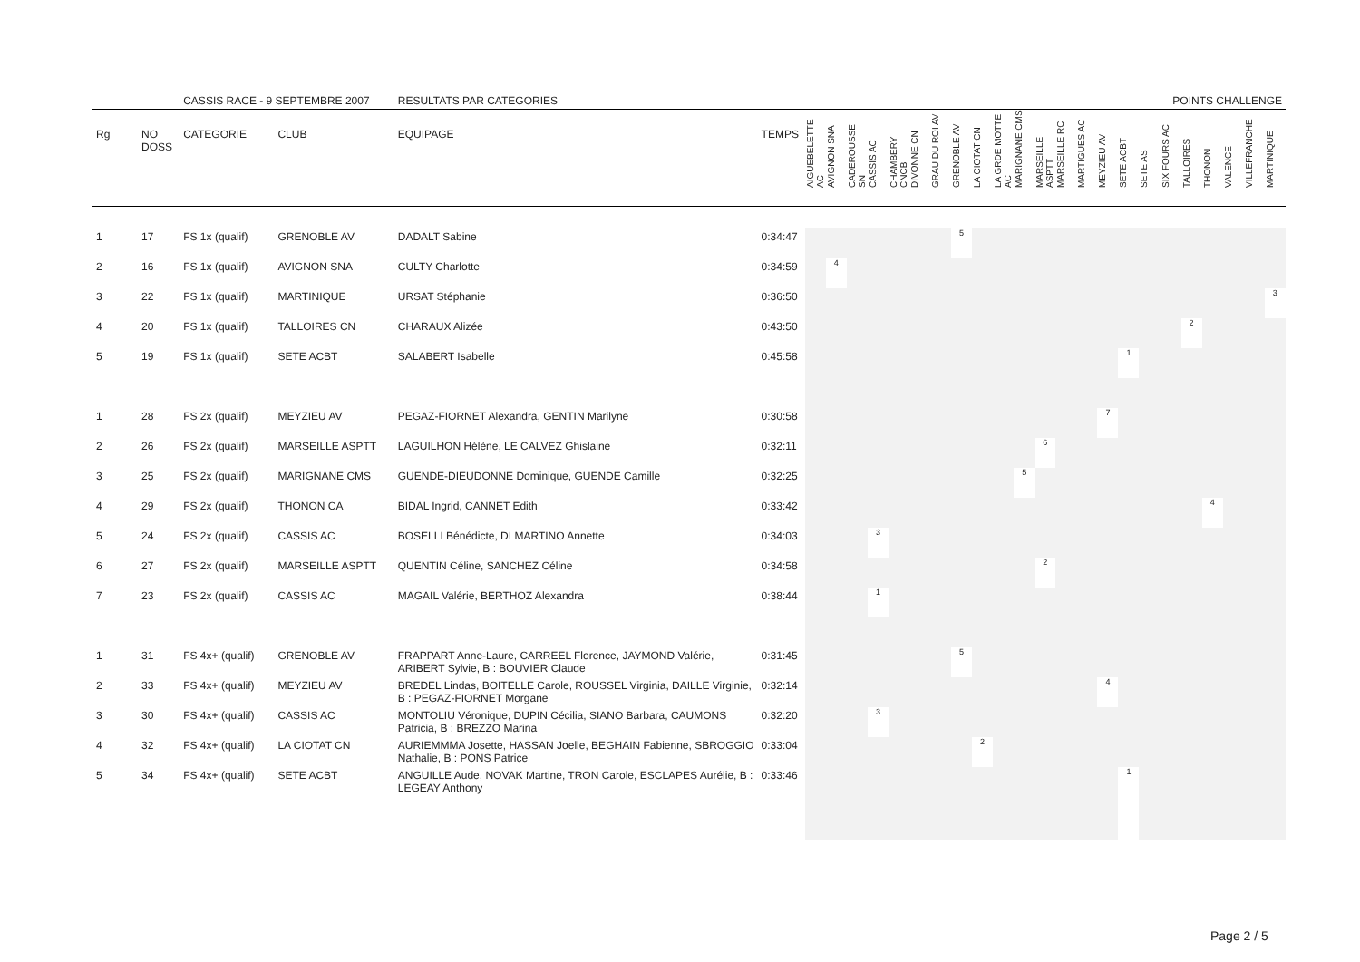| | | CASSIS RACE - 9 SEPTEMBRE 2007 | | RESULTATS PAR CATEGORIES | | POINTS CHALLENGE | | | | | | | | | | | | | | | | | | | | | | |
| --- | --- | --- | --- | --- | --- | --- | --- | --- | --- | --- | --- | --- | --- | --- | --- | --- | --- | --- | --- | --- | --- | --- | --- | --- | --- | --- | --- | --- |
| Rg | NO DOSS | CATEGORIE | CLUB | EQUIPAGE | TEMPS | AIGUEBELETTE AC | AVIGNON SNA | CADEROUSSE SN | CASSIS AC | CHAMBERY CNCB | DIVONNE CN | GRAU DU ROI AV | GRENOBLE AV | LA CIOTAT CN | LA GRDE MOTTE AC | MARIGNANE CMS | MARSEILLE ASPTT | MARSEILLE RC | MARTIGUES AC | MEYZIEU AV | SETE ACBT | SETE AS | SIX FOURS AC | TALLOIRES | THONON | VALENCE | VILLEFRANCHE | MARTINIQUE |
| 1 | 17 | FS 1x (qualif) | GRENOBLE AV | DADALT Sabine | 0:34:47 | | | | | | | | 5 | | | | | | | | | | | | | | | |
| 2 | 16 | FS 1x (qualif) | AVIGNON SNA | CULTY Charlotte | 0:34:59 | | 4 | | | | | | | | | | | | | | | | | | | | | |
| 3 | 22 | FS 1x (qualif) | MARTINIQUE | URSAT Stéphanie | 0:36:50 | | | | | | | | | | | | | | | | | | | | | | | 3 |
| 4 | 20 | FS 1x (qualif) | TALLOIRES CN | CHARAUX Alizée | 0:43:50 | | | | | | | | | | | | | | | | | | | 2 | | | | |
| 5 | 19 | FS 1x (qualif) | SETE ACBT | SALABERT Isabelle | 0:45:58 | | | | | | | | | | | | | | | | 1 | | | | | | | |
| 1 | 28 | FS 2x (qualif) | MEYZIEU AV | PEGAZ-FIORNET Alexandra, GENTIN Marilyne | 0:30:58 | | | | | | | | | | | | | | | 7 | | | | | | | | |
| 2 | 26 | FS 2x (qualif) | MARSEILLE ASPTT | LAGUILHON Hélène, LE CALVEZ Ghislaine | 0:32:11 | | | | | | | | | | | | 6 | | | | | | | | | | | |
| 3 | 25 | FS 2x (qualif) | MARIGNANE CMS | GUENDE-DIEUDONNE Dominique, GUENDE Camille | 0:32:25 | | | | | | | | | | | 5 | | | | | | | | | | | | |
| 4 | 29 | FS 2x (qualif) | THONON CA | BIDAL Ingrid, CANNET Edith | 0:33:42 | | | | | | | | | | | | | | | | | | | | 4 | | | |
| 5 | 24 | FS 2x (qualif) | CASSIS AC | BOSELLI Bénédicte, DI MARTINO Annette | 0:34:03 | | | | 3 | | | | | | | | | | | | | | | | | | | |
| 6 | 27 | FS 2x (qualif) | MARSEILLE ASPTT | QUENTIN Céline, SANCHEZ Céline | 0:34:58 | | | | | | | | | | | | 2 | | | | | | | | | | | |
| 7 | 23 | FS 2x (qualif) | CASSIS AC | MAGAIL Valérie, BERTHOZ Alexandra | 0:38:44 | | | | 1 | | | | | | | | | | | | | | | | | | | |
| 1 | 31 | FS 4x+ (qualif) | GRENOBLE AV | FRAPPART Anne-Laure, CARREEL Florence, JAYMOND Valérie, ARIBERT Sylvie, B : BOUVIER Claude | 0:31:45 | | | | | | | | 5 | | | | | | | | | | | | | | | |
| 2 | 33 | FS 4x+ (qualif) | MEYZIEU AV | BREDEL Lindas, BOITELLE Carole, ROUSSEL Virginia, DAILLE Virginie, B : PEGAZ-FIORNET Morgane | 0:32:14 | | | | | | | | | | | | | | | 4 | | | | | | | | |
| 3 | 30 | FS 4x+ (qualif) | CASSIS AC | MONTOLIU Véronique, DUPIN Cécilia, SIANO Barbara, CAUMONS Patricia, B : BREZZO Marina | 0:32:20 | | | | 3 | | | | | | | | | | | | | | | | | | | |
| 4 | 32 | FS 4x+ (qualif) | LA CIOTAT CN | AURIEMMMA Josette, HASSAN Joelle, BEGHAIN Fabienne, SBROGGIO Nathalie, B : PONS Patrice | 0:33:04 | | | | | | | | | 2 | | | | | | | | | | | | | | |
| 5 | 34 | FS 4x+ (qualif) | SETE ACBT | ANGUILLE Aude, NOVAK Martine, TRON Carole, ESCLAPES Aurélie, B : LEGEAY Anthony | 0:33:46 | | | | | | | | | | | | | | | | 1 | | | | | | | |
Page 2 / 5